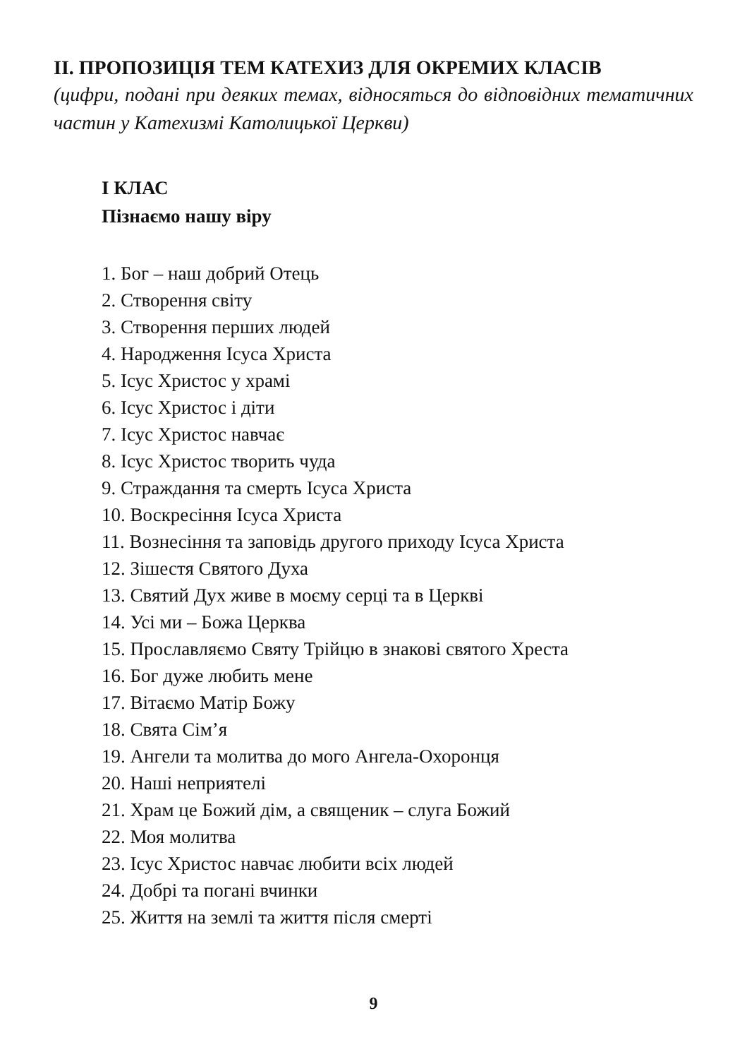ІІ. ПРОПОЗИЦІЯ ТЕМ КАТЕХИЗ ДЛЯ ОКРЕМИХ КЛАСІВ
(цифри, подані при деяких темах, відносяться до відповідних тематичних частин у Катехизмі Католицької Церкви)
І КЛАС
Пізнаємо нашу віру
1. Бог – наш добрий Отець
2. Створення світу
3. Створення перших людей
4. Народження Ісуса Христа
5. Ісус Христос у храмі
6. Ісус Христос і діти
7. Ісус Христос навчає
8. Ісус Христос творить чуда
9. Страждання та смерть Ісуса Христа
10. Воскресіння Ісуса Христа
11. Вознесіння та заповідь другого приходу Ісуса Христа
12. Зішестя Святого Духа
13. Святий Дух живе в моєму серці та в Церкві
14. Усі ми – Божа Церква
15. Прославляємо Святу Трійцю в знакові святого Хреста
16. Бог дуже любить мене
17. Вітаємо Матір Божу
18. Свята Сім’я
19. Ангели та молитва до мого Ангела-Охоронця
20. Наші неприятелі
21. Храм це Божий дім, а священик – слуга Божий
22. Моя молитва
23. Ісус Христос навчає любити всіх людей
24. Добрі та погані вчинки
25. Життя на землі та життя після смерті
9